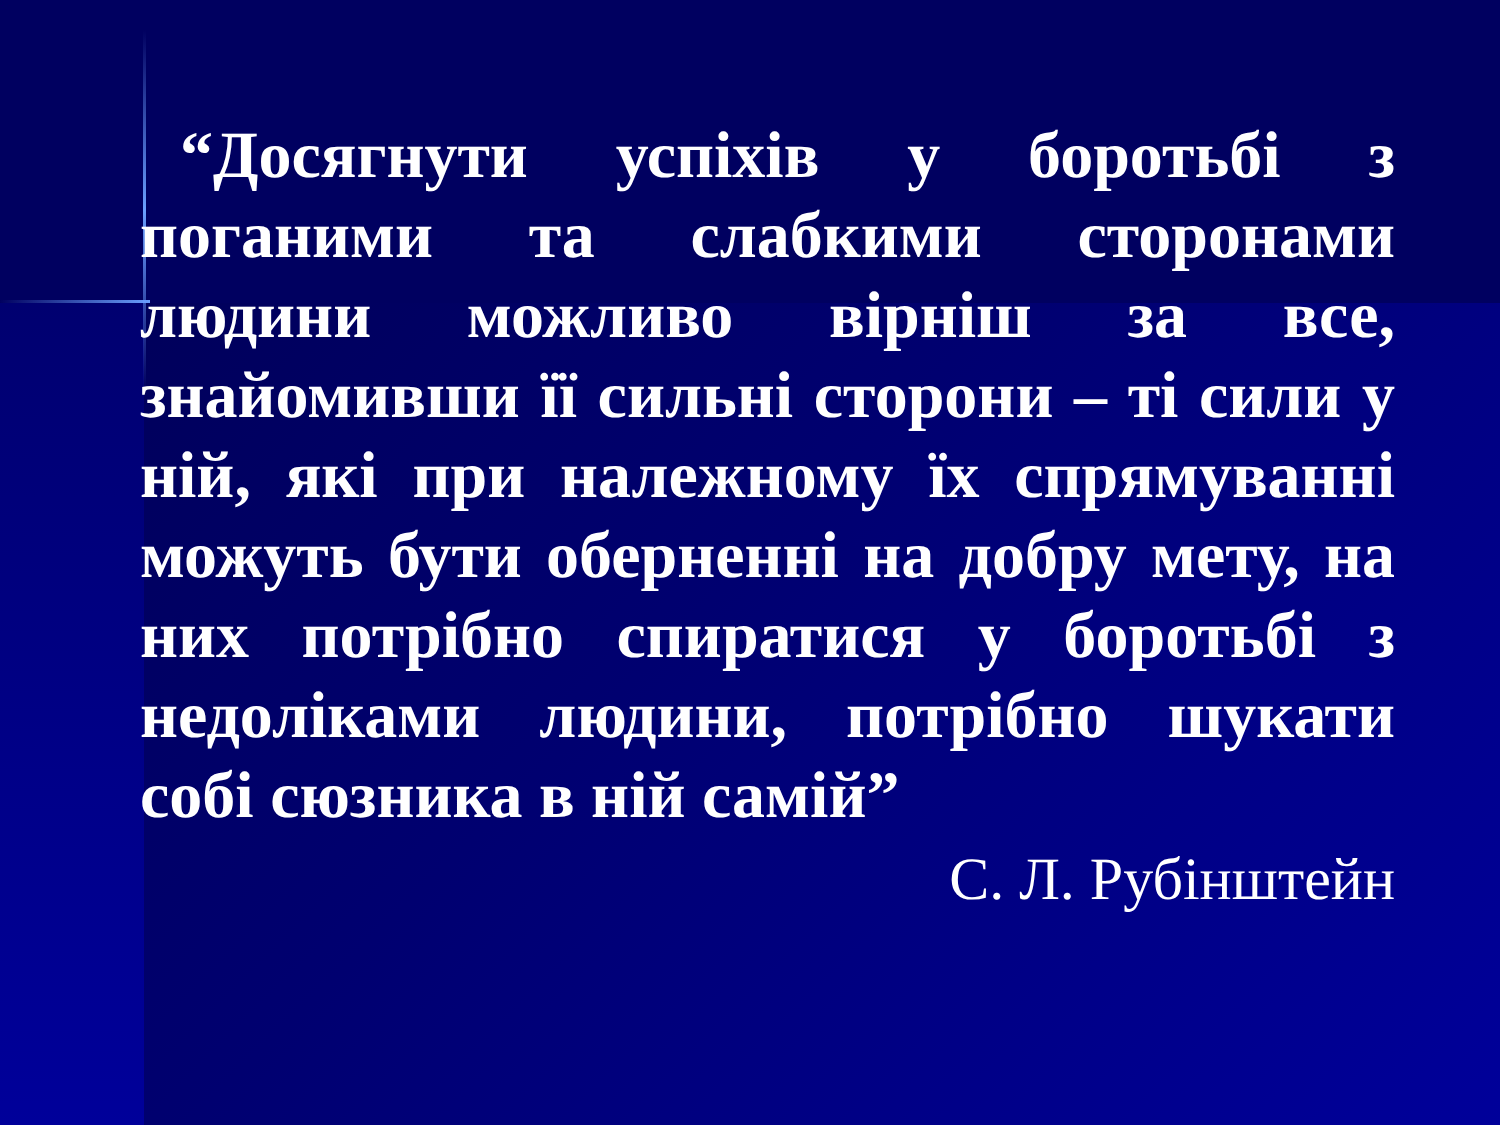“Досягнути успіхів у боротьбі з поганими та слабкими сторонами людини можливо вірніш за все, знайомивши її сильні сторони – ті сили у ній, які при належному їх спрямуванні можуть бути оберненні на добру мету, на них потрібно спиратися у боротьбі з недоліками людини, потрібно шукати собі сюзника в ній самій”
С. Л. Рубінштейн